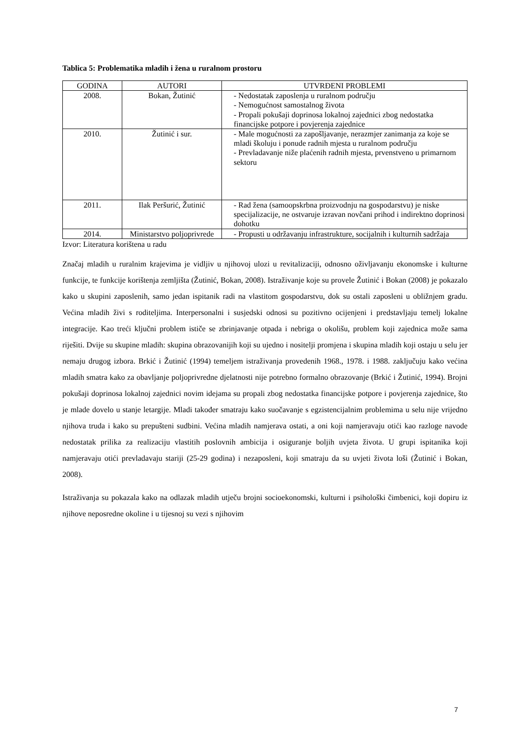Tablica 5: Problematika mladih i žena u ruralnom prostoru
| GODINA | AUTORI | UTVRĐENI PROBLEMI |
| --- | --- | --- |
| 2008. | Bokan, Žutinić | - Nedostatak zaposlenja u ruralnom području - Nemogućnost samostalnog života - Propali pokušaji doprinosa lokalnoj zajednici zbog nedostatka financijske potpore i povjerenja zajednice |
| 2010. | Žutinić i sur. | - Male mogućnosti za zapošljavanje, nerazmjer zanimanja za koje se mladi školuju i ponude radnih mjesta u ruralnom području - Prevladavanje niže plaćenih radnih mjesta, prvenstveno u primarnom sektoru |
| 2011. | Ilak Peršurić, Žutinić | - Rad žena (samoopskrbna proizvodnju na gospodarstvu) je niske specijalizacije, ne ostvaruje izravan novčani prihod i indirektno doprinosi dohotku |
| 2014. | Ministarstvo poljoprivrede | - Propusti u održavanju infrastrukture, socijalnih i kulturnih sadržaja |
Izvor: Literatura korištena u radu
Značaj mladih u ruralnim krajevima je vidljiv u njihovoj ulozi u revitalizaciji, odnosno oživljavanju ekonomske i kulturne funkcije, te funkcije korištenja zemljišta (Žutinić, Bokan, 2008). Istraživanje koje su provele Žutinić i Bokan (2008) je pokazalo kako u skupini zaposlenih, samo jedan ispitanik radi na vlastitom gospodarstvu, dok su ostali zaposleni u obližnjem gradu. Većina mladih živi s roditeljima. Interpersonalni i susjedski odnosi su pozitivno ocijenjeni i predstavljaju temelj lokalne integracije. Kao treći ključni problem ističe se zbrinjavanje otpada i nebriga o okolišu, problem koji zajednica može sama riješiti. Dvije su skupine mladih: skupina obrazovanijih koji su ujedno i nositelji promjena i skupina mladih koji ostaju u selu jer nemaju drugog izbora. Brkić i Žutinić (1994) temeljem istraživanja provedenih 1968., 1978. i 1988. zaključuju kako većina mladih smatra kako za obavljanje poljoprivredne djelatnosti nije potrebno formalno obrazovanje (Brkić i Žutinić, 1994). Brojni pokušaji doprinosa lokalnoj zajednici novim idejama su propali zbog nedostatka financijske potpore i povjerenja zajednice, što je mlade dovelo u stanje letargije. Mladi također smatraju kako suočavanje s egzistencijalnim problemima u selu nije vrijedno njihova truda i kako su prepušteni sudbini. Većina mladih namjerava ostati, a oni koji namjeravaju otići kao razloge navode nedostatak prilika za realizaciju vlastitih poslovnih ambicija i osiguranje boljih uvjeta života. U grupi ispitanika koji namjeravaju otići prevladavaju stariji (25-29 godina) i nezaposleni, koji smatraju da su uvjeti života loši (Žutinić i Bokan, 2008).
Istraživanja su pokazala kako na odlazak mladih utječu brojni socioekonomski, kulturni i psihološki čimbenici, koji dopiru iz njihove neposredne okoline i u tijesnoj su vezi s njihovim
7